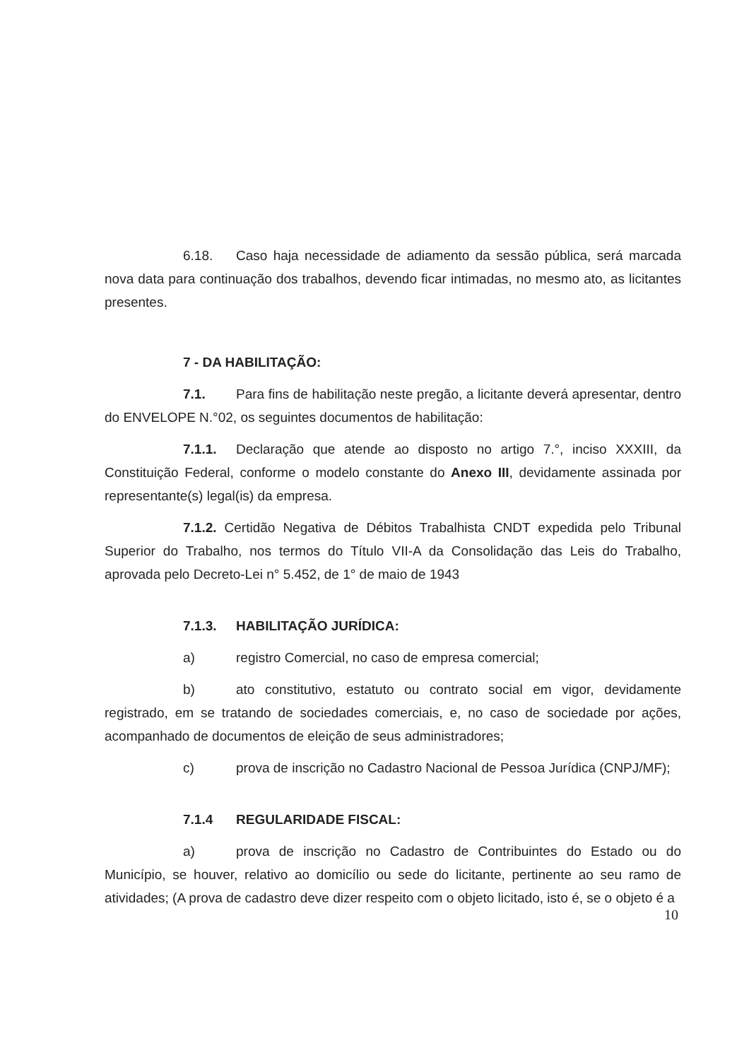6.18. Caso haja necessidade de adiamento da sessão pública, será marcada nova data para continuação dos trabalhos, devendo ficar intimadas, no mesmo ato, as licitantes presentes.
7 - DA HABILITAÇÃO:
7.1. Para fins de habilitação neste pregão, a licitante deverá apresentar, dentro do ENVELOPE N.°02, os seguintes documentos de habilitação:
7.1.1. Declaração que atende ao disposto no artigo 7.°, inciso XXXIII, da Constituição Federal, conforme o modelo constante do Anexo III, devidamente assinada por representante(s) legal(is) da empresa.
7.1.2. Certidão Negativa de Débitos Trabalhista CNDT expedida pelo Tribunal Superior do Trabalho, nos termos do Título VII-A da Consolidação das Leis do Trabalho, aprovada pelo Decreto-Lei n° 5.452, de 1° de maio de 1943
7.1.3. HABILITAÇÃO JURÍDICA:
a) registro Comercial, no caso de empresa comercial;
b) ato constitutivo, estatuto ou contrato social em vigor, devidamente registrado, em se tratando de sociedades comerciais, e, no caso de sociedade por ações, acompanhado de documentos de eleição de seus administradores;
c) prova de inscrição no Cadastro Nacional de Pessoa Jurídica (CNPJ/MF);
7.1.4 REGULARIDADE FISCAL:
a) prova de inscrição no Cadastro de Contribuintes do Estado ou do Município, se houver, relativo ao domicílio ou sede do licitante, pertinente ao seu ramo de atividades; (A prova de cadastro deve dizer respeito com o objeto licitado, isto é, se o objeto é a
10